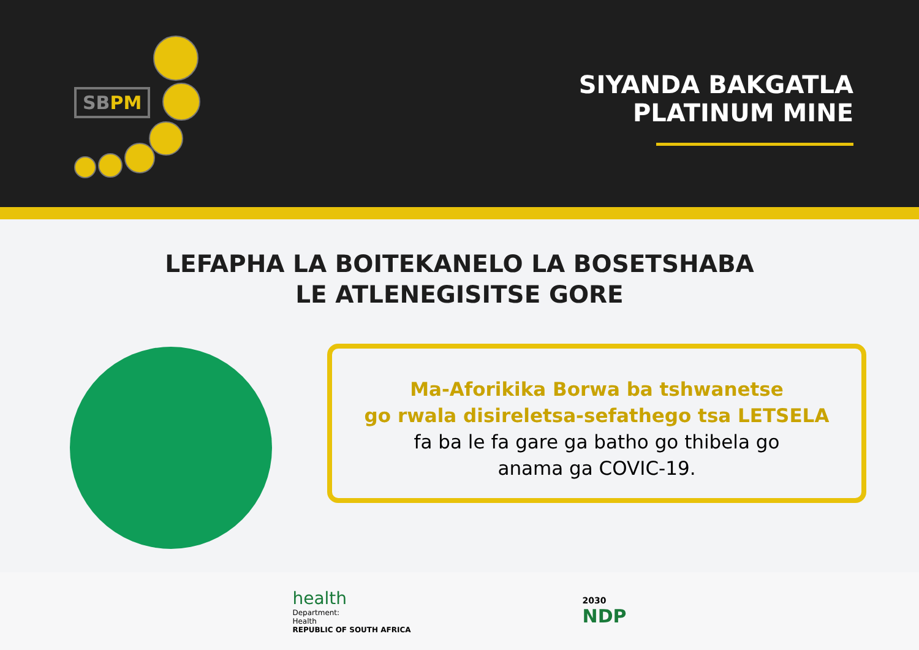SBPM
SIYANDA BAKGATLA
PLATINUM MINE
LEFAPHA LA BOITEKANELO LA BOSETSHABA
LE ATLENEGISITSE GORE
Ma-Aforikika Borwa ba tshwanetse
go rwala disireletsa-sefathego tsa LETSELA
fa ba le fa gare ga batho go thibela go
anama ga COVIC-19.
health
Department:
Health
REPUBLIC OF SOUTH AFRICA
2030
NDP